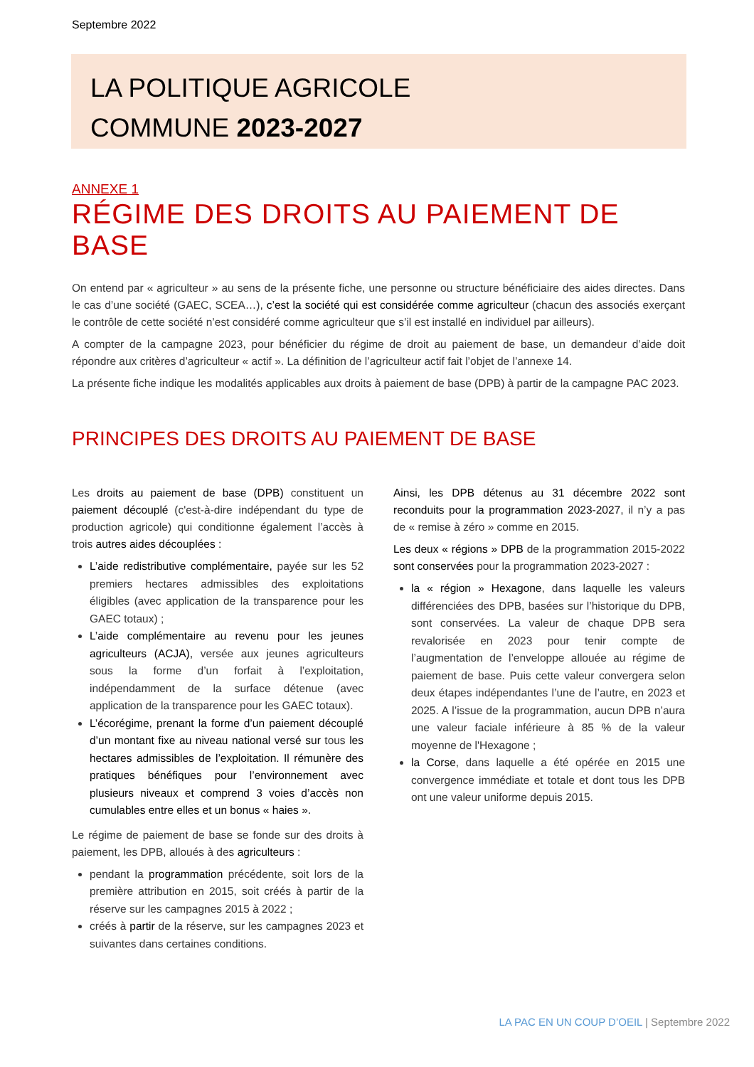Septembre 2022
LA POLITIQUE AGRICOLE
COMMUNE 2023-2027
ANNEXE 1
RÉGIME DES DROITS AU PAIEMENT DE BASE
On entend par « agriculteur » au sens de la présente fiche, une personne ou structure bénéficiaire des aides directes. Dans le cas d’une société (GAEC, SCEA…), c’est la société qui est considérée comme agriculteur (chacun des associés exerçant le contrôle de cette société n’est considéré comme agriculteur que s’il est installé en individuel par ailleurs).
A compter de la campagne 2023, pour bénéficier du régime de droit au paiement de base, un demandeur d’aide doit répondre aux critères d’agriculteur « actif ». La définition de l’agriculteur actif fait l’objet de l’annexe 14.
La présente fiche indique les modalités applicables aux droits à paiement de base (DPB) à partir de la campagne PAC 2023.
PRINCIPES DES DROITS AU PAIEMENT DE BASE
Les droits au paiement de base (DPB) constituent un paiement découplé (c'est-à-dire indépendant du type de production agricole) qui conditionne également l’accès à trois autres aides découplées :
L’aide redistributive complémentaire, payée sur les 52 premiers hectares admissibles des exploitations éligibles (avec application de la transparence pour les GAEC totaux) ;
L’aide complémentaire au revenu pour les jeunes agriculteurs (ACJA), versée aux jeunes agriculteurs sous la forme d’un forfait à l’exploitation, indépendamment de la surface détenue (avec application de la transparence pour les GAEC totaux).
L’écorégime, prenant la forme d’un paiement découplé d’un montant fixe au niveau national versé sur tous les hectares admissibles de l’exploitation. Il rémunère des pratiques bénéfiques pour l’environnement avec plusieurs niveaux et comprend 3 voies d’accès non cumulables entre elles et un bonus « haies ».
Le régime de paiement de base se fonde sur des droits à paiement, les DPB, alloués à des agriculteurs :
pendant la programmation précédente, soit lors de la première attribution en 2015, soit créés à partir de la réserve sur les campagnes 2015 à 2022 ;
créés à partir de la réserve, sur les campagnes 2023 et suivantes dans certaines conditions.
Ainsi, les DPB détenus au 31 décembre 2022 sont reconduits pour la programmation 2023-2027, il n’y a pas de « remise à zéro » comme en 2015.
Les deux « régions » DPB de la programmation 2015-2022 sont conservées pour la programmation 2023-2027 :
la « région » Hexagone, dans laquelle les valeurs différenciées des DPB, basées sur l’historique du DPB, sont conservées. La valeur de chaque DPB sera revalorisée en 2023 pour tenir compte de l’augmentation de l’enveloppe allouée au régime de paiement de base. Puis cette valeur convergera selon deux étapes indépendantes l’une de l’autre, en 2023 et 2025. A l’issue de la programmation, aucun DPB n’aura une valeur faciale inférieure à 85 % de la valeur moyenne de l'Hexagone ;
la Corse, dans laquelle a été opérée en 2015 une convergence immédiate et totale et dont tous les DPB ont une valeur uniforme depuis 2015.
LA PAC EN UN COUP D’OEIL | Septembre 2022